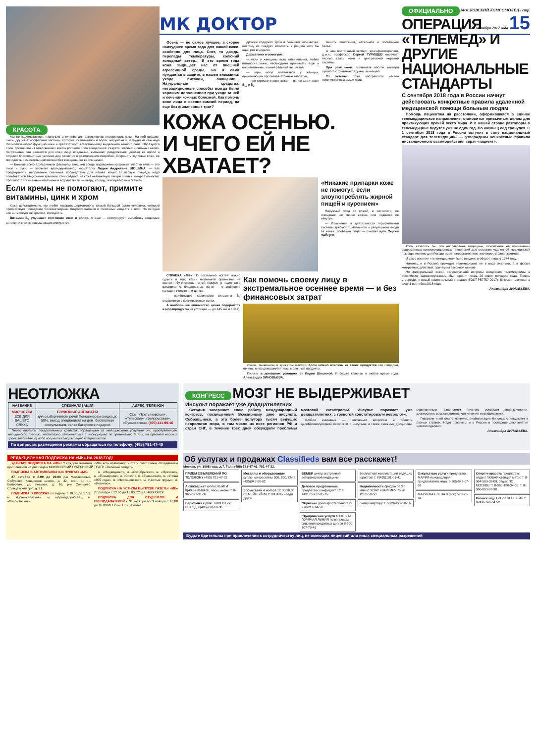МК ДОКТОР
«МОСКОВСКИЙ КОМСОМОЛЕЦ» стр.
27 октября 2017 года 15
КРАСОТА
Мы не задумываемся, насколько в течение дня загрязняется поверхность кожи. На ней оседают пыль, другие атмосферные частицы, которые, скапливаясь в порах, нарушают и затрудняют обычную физиологическую функцию кожи и препятствуют естественному выделению кожного сала. Образуется слой, состоящий из омертвевших клеток рогового слоя эпидермиса, секрета потовых и сальных желез. Загрязнения эти являются для кожи лица вредными, вызывают раздражение, делают ее вялой и создают благоприятные условия для развития и размножения микробов. Сохранить здоровье кожи, ее молодость и свежесть невозможно без ежедневного ее очищения.
— Больше всего агрессивным факторам внешней среды подвержены открытые участки тела — это лицо и руки, — уточняет врач-дерматолог, косметолог Лидия Андреевна ШОШИНА. — Как предохранить неприятные сезонные последствия для нашей кожи? В первую очередь надо пользоваться защитными кремами. Они создают на коже незаметную легкую пленку, которая помогает противостоять осенним негативным воздействиям — ветру, холоду, температурным скачкам.
Если кремы не помогают, примите витамины, цинк и хром
Кожа действительно, как любят говорить дерматологи, самый большой орган человека, который препятствует попаданию болезнетворных микроорганизмов и токсичных веществ в тело. Но сегодня нас интересует ее красота, молодость.
Витамин B<sub>6</sub> улучшает состояние кожи и волос. А еще — стимулирует выработку защитных антител и клеток, повышающих иммунитет.
Осень — не самое лучшее, а скорее наихудшее время года для нашей кожи, особенно для лица. Снег, то дождь, перепады температуры, колючий холодный ветер… В это время года кожа защищает нас от внешней агрессивной среды, но и сама нуждается в защите, в нашем внимании: уходе, питании, очищении… Натуральные средства, нетрадиционные способы всегда были хорошим дополнением при уходе за ней и лечении кожных болезней. Как помочь коже лица в осенне-зимний период, да еще без финансовых трат?
дрожжи содержат хром в большем количестве, поэтому их следует включать в рацион хотя бы один раз в неделю.
Дерматологи советуют:
— если у женщины есть заболевания, любая патология кожи, необходимо принимать еще и поливитамины, и минеральные вещества;
— угри могут появляться у женщин, принимающих противозачаточные таблетки;
— при стрессе и раке кожи — полезны витамин B<sub>12</sub> и B<sub>3</sub>.
менять полотенца, нательное и постельное белье.
А наш постоянный эксперт, врач-фитотерапевт, д.м.н., профессор Сергей ТУРИЩЕВ отмечает тесную связь кожи и центральной нервной системы.
При раке кожи: принимать настои клевера лугового с фиалкой пахучей, эхинацею.
От экземы: тоже употреблять настои перечисленных выше трав.
КОЖА ОСЕНЬЮ.
И ЧЕГО ЕЙ НЕ ХВАТАЕТ?
«Никакие припарки коже не помогут, если злоупотреблять жирной пищей и курением»
Наружный уход за кожей, в частности, ее очищение, не менее важен, чем подпитка ее изнутри.
— Изменения в деятельности гормональной системы требуют тщательного и регулярного ухода за кожей, особенно лица, — считает врач Сергей ЗАЙЦЕВ.
СПРАВКА «МК» По состоянию ногтей можно судить о том, каких витаминов организму не хватает: бугристость ногтей говорит о недостатке витамина А; бледноватые ногти — о дефиците кальция, железа или цинка.
— наибольшее количество витамина B<sub>6</sub> содержится в свежевыжатых соках.
А наибольшее количество цинка содержится в морепродуктах (в устрицах — до 145 мкг в 100 г).
Как помочь своему лицу в экстремальное осеннее время — и без финансовых затрат
совом, тыквенном и кунжутом маслах. Хром можно извлечь из таких продуктов как говядина, печень, мясо домашней птицы, молочные продукты.
Пилинг в домашних условиях от Лидии Шошиной. И будьте красивы в любое время года. Александра ЗИНОВЬЕВА.
ОФИЦИАЛЬНО
ОПЕРАЦИЯ «ТЕЛЕМЕД» И ДРУГИЕ НАЦИОНАЛЬНЫЕ СТАНДАРТЫ
С сентября 2018 года в России начнут действовать конкретные правила удаленной медицинской помощи больным людям
Помощь пациентам на расстоянии, оформившаяся в единое телемедицинское направление, становится привычным делом для практикующих врачей всего мира. И в нашей стране разговоры о телемедицине ведутся уже не один год. Но наконец лед тронулся. С 1 сентября 2018 года в России вступит в силу национальный стандарт для телемедицины — утверждены конкретные правила дистанционного взаимодействия «врач–пациент».
Хотя, казалось бы, это направление медицины, основанное на применении современных коммуникационных технологий для оказания удаленной медицинской помощи, именно для России имеет первостепенное значение: страна огромная.
И само понятие «телемедицина» было введено в оборот лишь в 1974 году.
Наконец и в Россию приходит телемедицина не в виде экзотики, а в форме конкретных действий, причем на законной основе.
Но федеральный закон, регулирующий вопросы внедрения телемедицины в российское здравоохранение, был принят лишь 29 июля текущего года. Теперь утвержден и новый национальный стандарт (ГОСТ Р57757-2017). Документ вступает в силу 1 сентября 2018 года.
Александра ЗИНОВЬЕВА.
НЕОТЛОЖКА
| НАЗВАНИЕ | СПЕЦИАЛИЗАЦИЯ | АДРЕС, ТЕЛЕФОН |
| --- | --- | --- |
| МИР СЛУХА ВСЕ ДЛЯ ВАШЕГО СЛУХА | СЛУХОВЫЕ АППАРАТЫ для разборчивости речи! Пенсионерам скидка до 50%, выезд специалиста на дом, бесплатная консультация, запас батареек в подарок! | Ст.м. «Третьяковская», «Тульская», «Белорусская», «Сухаревская» (495) 411-90-16 |
Перед приемом лекарственных средств, обращением за медицинскими услугами или приобретением медицинской техники необходимо ознакомиться с инструкцией по применению (в т.ч. на предмет наличия противопоказаний) либо получить консультацию специалистов.
По вопросам размещения рекламы обращаться по телефону: (495) 781-47-40
КОНГРЕСС МОЗГ НЕ ВЫДЕРЖИВАЕТ
Инсульт поражает уже двадцатилетних
Сегодня завершает свою работу международный конгресс, посвященный Всемирному дню инсульта. Собравшиеся, а это более полутора тысяч ведущих неврологов мира, в том числе из всех регионов РФ и стран СНГ, в течение трех дней обсуждали проблемы мозговой катастрофы. Инсульт поражает уже двадцатилетних, с тревогой констатировали неврологи.
Особое внимание — ключевым вопросам в области цереброваскулярной патологии и инсульта, а также смежных дисциплин: современным технологиям лечения, вопросам эпидемиологии, диагностики, восстановительного лечения и профилактики.
Говорили и об опыте лечения, реабилитации больных с инсультом в разных странах. Надо признать: и в России в последние десятилетия немало сделано.
Александра ЗИНОВЬЕВА.
РЕДАКЦИОННАЯ ПОДПИСКА НА «МК» НА 2018 ГОД!
УДАЧНАЯ ПОДПИСКА НА «МК»! У каждого читателя «МК» есть возможность стать счастливым обладателем приглашения на два лица в МОСКОВСКИЙ ГУБЕРНСКИЙ ТЕАТР. «Веселый солдат».
ПОДПИСКА В АВТОМОБИЛЬНЫХ ПУНКТАХ «МК»
27 октября с 8.00 до 20.00 р-н Москворечье-Сабурово, Каширское шоссе, д. 42, корп. 1; р-н Бибирево, ул. Лескова, д. 16; р-н Солнцево, Солнцевский пр-т, д. 21.
ПОДПИСКА В КИОСКАХ по будням с 10.00 до 17.30 м. «Братиславская», м. «Домодедовская», м. «Коломенская».
м. «Медведково», м. «Октябрьская», м. «Орехово», м. «Планерная», м. «Сокол», м. «Тушинская», м. «Улица 1905 года», м. «Чертановская», м. «Чистые пруды», м. «Ясенево».
ПОДПИСКА НА УСТНОМ ВЫПУСКЕ ГАЗЕТЫ «МК» 27 октября с 12.00 до 18.00 СОЛНЕЧНОГОРСК.
ПОДПИСКА ДЛЯ СТУДЕНТОВ И ПРЕПОДАВАТЕЛЕЙ с 31 октября по 3 ноября с 10.00 до 16.00 МГТУ им. Н.Э.Баумана.
Об услугах и продажах Classifieds вам все расскажет!
Москва, ул. 1905 года, д.7. Тел.: (495) 781-47-43, 781-47-32.
ПРИЕМ ОБЪЯВЛЕНИЙ ПО ТЕЛЕФОНУ (495) 781-47-32
Антиквариат куплю: КНИГИ 8(495)720-68-36; часы, иконы т. 8-965-397-31-37
Барахолка куплю: КНИГИ Б/У. ВЫЕЗД. 8(495)720-68-36
Металлы и оборудование куплю: микросхемы 500, 800, КМ т. (495)945-60-02
Зоомагазин 4 ноября 12.00-20.00 СЕМЕЙНЫЙ ФЕСТИВАЛЬ найди друга!
БЕМБИ центр экстренной ветеринарной медицины
Деловое предложение предлагаю: конфидент ЕС т. +49173-917-85-75
Обучение уроки фортепиано т. 8-916-212-14-50
Юридические услуги ОТКРЫТА ГОРЯЧАЯ ЛИНИЯ по вопросам списания кредитных долгов 8-800 707-79-45
бесплатная консультация ведущих юристов! т. 8(495)101-01-41
Недвижимость продаю от 3,8 млн ₽; ХОЧУ КВАРТИРУ 75 м² ₽162-50-50
сниму квартиру т. 8-926-229-50-16
Оккультные услуги предлагаю: МАРИЯ ясновидящая, предсказательница. 8-905-542-07-61
МАТУШКА ЕЛЕНА 8 (968) 573-95-94
Спорт и красота предлагаю: отдых! ЛЮБАЯ станция метро т. 8-964-509-38-09; отдых ПО МОСКВЕ! т. 8-965-180-34-65; т. 8-966-093-97-98
Розыск ищу АРТУР НЕБЕЖИН т. 8-906-746-647-2
Будьте бдительны при привлечении к сотрудничеству лиц, не имеющих лицензий или иных специальных разрешений